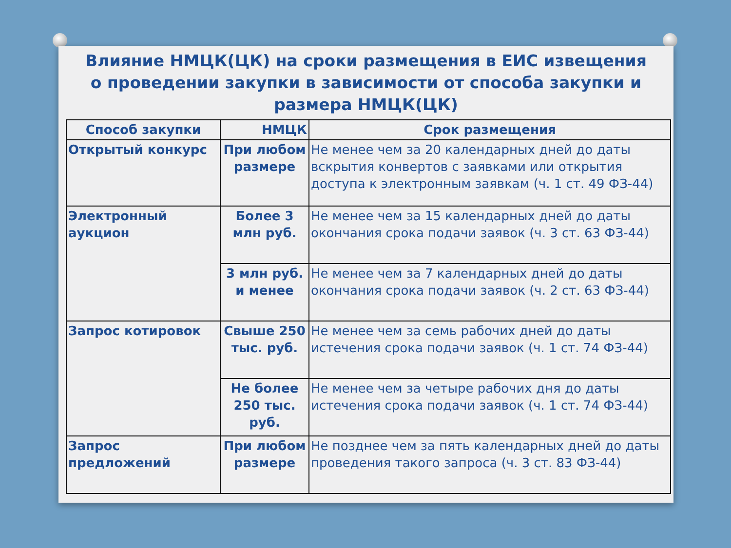Влияние НМЦК(ЦК) на сроки размещения в ЕИС извещения о проведении закупки в зависимости от способа закупки и размера НМЦК(ЦК)
| Способ закупки | НМЦК | Срок размещения |
| --- | --- | --- |
| Открытый конкурс | При любом размере | Не менее чем за 20 календарных дней до даты вскрытия конвертов с заявками или открытия доступа к электронным заявкам (ч. 1 ст. 49 ФЗ-44) |
| Электронный аукцион | Более 3 млн руб. | Не менее чем за 15 календарных дней до даты окончания срока подачи заявок (ч. 3 ст. 63 ФЗ-44) |
| | 3 млн руб. и менее | Не менее чем за 7 календарных дней до даты окончания срока подачи заявок (ч. 2 ст. 63 ФЗ-44) |
| Запрос котировок | Свыше 250 тыс. руб. | Не менее чем за семь рабочих дней до даты истечения срока подачи заявок (ч. 1 ст. 74 ФЗ-44) |
| | Не более 250 тыс. руб. | Не менее чем за четыре рабочих дня до даты истечения срока подачи заявок (ч. 1 ст. 74 ФЗ-44) |
| Запрос предложений | При любом размере | Не позднее чем за пять календарных дней до даты проведения такого запроса (ч. 3 ст. 83 ФЗ-44) |